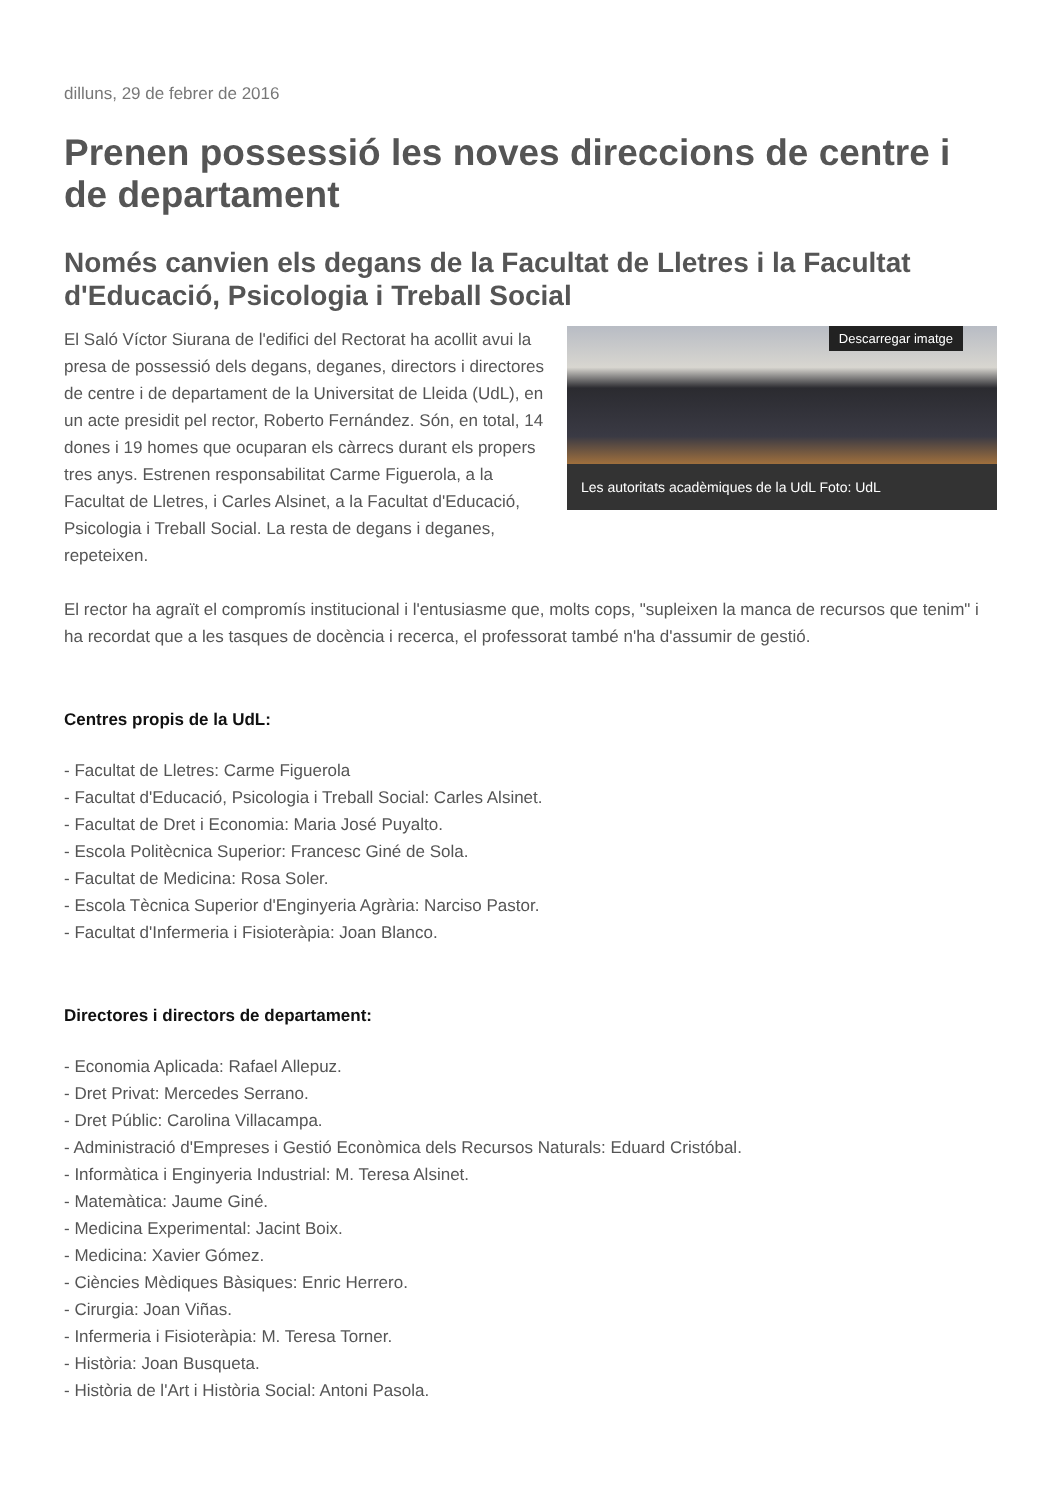dilluns, 29 de febrer de 2016
Prenen possessió les noves direccions de centre i de departament
Només canvien els degans de la Facultat de Lletres i la Facultat d'Educació, Psicologia i Treball Social
Descarregar imatge
Les autoritats acadèmiques de la UdL Foto: UdL
El Saló Víctor Siurana de l'edifici del Rectorat ha acollit avui la presa de possessió dels degans, deganes, directors i directores de centre i de departament de la Universitat de Lleida (UdL), en un acte presidit pel rector, Roberto Fernández. Són, en total, 14 dones i 19 homes que ocuparan els càrrecs durant els propers tres anys. Estrenen responsabilitat Carme Figuerola, a la Facultat de Lletres, i Carles Alsinet, a la Facultat d'Educació, Psicologia i Treball Social. La resta de degans i deganes, repeteixen.
El rector ha agraït el compromís institucional i l'entusiasme que, molts cops, "supleixen la manca de recursos que tenim" i ha recordat que a les tasques de docència i recerca, el professorat també n'ha d'assumir de gestió.
Centres propis de la UdL:
- Facultat de Lletres: Carme Figuerola
- Facultat d'Educació, Psicologia i Treball Social: Carles Alsinet.
- Facultat de Dret i Economia: Maria José Puyalto.
- Escola Politècnica Superior: Francesc Giné de Sola.
- Facultat de Medicina: Rosa Soler.
- Escola Tècnica Superior d'Enginyeria Agrària: Narciso Pastor.
- Facultat d'Infermeria i Fisioteràpia: Joan Blanco.
Directores i directors de departament:
- Economia Aplicada: Rafael Allepuz.
- Dret Privat: Mercedes Serrano.
- Dret Públic: Carolina Villacampa.
- Administració d'Empreses i Gestió Econòmica dels Recursos Naturals: Eduard Cristóbal.
- Informàtica i Enginyeria Industrial: M. Teresa Alsinet.
- Matemàtica: Jaume Giné.
- Medicina Experimental: Jacint Boix.
- Medicina: Xavier Gómez.
- Ciències Mèdiques Bàsiques: Enric Herrero.
- Cirurgia: Joan Viñas.
- Infermeria i Fisioteràpia: M. Teresa Torner.
- Història: Joan Busqueta.
- Història de l'Art i Història Social: Antoni Pasola.